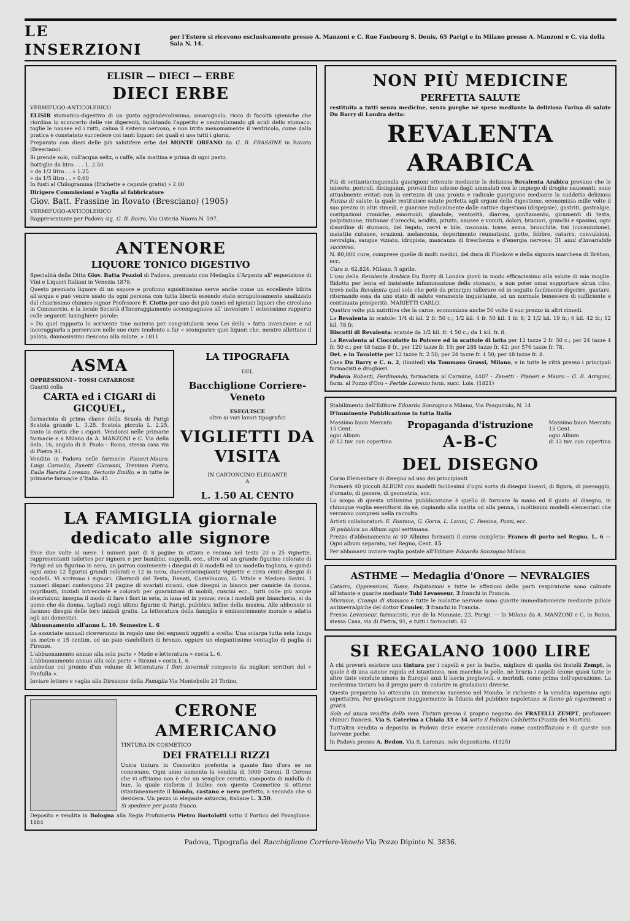LE INSERZIONI
per l'Estero si ricevono esclusivamente presso A. Manzoni e C. Rue Faubourg S. Denis, 65 Parigi e in Milano presso A. Manzoni e C. via della Sala N. 14.
ELISIR — DIECI — ERBE
DIECI ERBE
VERMIFUGO-ANTICOLERICO
ELISIR stomatico-digestivo di un gusto aggradevolissimo, amarognolo, ricco di facoltà igieniche che riordina lo sconcerto delle vie digerenti, facilitando l'appetito e neutralizzando gli acidi dello stomaco; toglie le nausee ed i rutti, calma il sistema nervoso, e non irrita menomamente il ventricolo, come dalla pratica è constatato succedere coi tanti liquori dei quali si usa tutti i giorni.
Preparato con dieci delle più salutifere erbe del MONTE ORFANO da G. B. FRASSINE in Rovato (Bresciano).
Si prende solo, coll'acqua seltz, o caffè, alla mattina e prima di ogni pasto.
Bottiglie da litro . . . L. 2.50
» da 1/2 litro . . » 1.25
» da 1/5 litro . . » 0.60
In fusti al Chilogramma (Etichette e capsule gratis) » 2.00
Dirigere Commissioni e Vaglia al fabbricatore
Giov. Batt. Frassine in Rovato (Bresciano) (1905)
VERMIFUGO-ANTICOLERICO
Rappresentante per Padova sig. G. B. Borro, Via Osteria Nuova N. 597.
ANTENORE
LIQUORE TONICO DIGESTIVO
Specialità della Ditta Giov. Batta Pezziol di Padova, premiato con Medaglia d'Argento all' esposizione di Vini e Liquori Italiani in Venezia 1878.
Questo premiato liquore di un sapore e profumo squisitissimo serve anche come un eccellente bibita all'acqua e può venire usato da ogni persona con tutta libertà essendo stato scrupolosamente analizzato dal chiarissimo chimico signor Professore F. Ciotto per uno dei più tonici ed igienici liquori che circolano in Commercio, e la locale Società d'Incoraggiamento accompagnava all' inventore l' estesissimo rapporto colle seguenti lusinghiere parole:
« Da quel rapporto lo scrivente trae materia per congratularsi seco Lei della « fatta invenzione e ad incoraggiarla a perservare nelle sue cure tendente a far « scomparire quei liquori che, mentre allettano il palato, dannosissimi riescono alla salute. » 1811
ASMA
OPPRESSIONI - TOSSI CATARROSE
Guariti colla
CARTA ed i CIGARI di GICQUEL,
farmacista di prima classe della Scuola di Parigi Scatola grande L. 3.25. Scatola piccola L. 2.25, tanto la carta che i cigari. Vendonsi nelle primarie farmacie e a Milano da A. MANZONI e C. Via della Sala, 16, angolo di S. Paolo – Roma, stessa casa via di Pietra 91.
Vendita in Padova nelle farmacie Pianeri-Mauro, Luigi Cornelio, Zanetti Giovanni, Trevisan Pietro, Dalla Baratta Lorenzo, Sertorio Emilio, e in tutte le primarie farmacie d'Italia. 45
LA TIPOGRAFIA
DEL
Bacchiglione Corriere-Veneto
ESEGUISCE
oltre ai vari lavori tipografici
VIGLIETTI DA VISITA
IN CARTONCINO ELEGANTE
A
L. 1.50 AL CENTO
LA FAMIGLIA giornale dedicato alle signore
Esce due volte al mese. I numeri pari di 8 pagine in ottavo e recano nel testo 20 o 25 vignette, rappresentanti toilettes per signora e per bambini, cappelli, ecc., oltre ad un grande figurino colorato di Parigi ed un figurino in nero, un patron contenente i disegni di 8 modelli ed un modello tagliato, e quindi ogni anno 12 figurini grandi colorati e 12 in nero, duecentocinquanta vignette e circa cento disegni di modelli. Vi scrivono i signori: Gherardi del Testa, Denati, Castelnuovo, G. Vitale e Medoro Savini. I numeri dispari contengono 24 pagine di svariati ricami, cioè disegni in bianco per camicie da donna, copribusti, iniziali intrecciate e colorati per guarnizioni di mobili, cuscini ecc., tutti colle più ampie descrizioni; insegna il modo di fare i fiori in seta, in lana ed in penne; reca i modelli per biancheria, sì da uomo che da donna, tagliati sugli ultimi figurini di Parigi, pubblica infine della musica. Alle abbonate si faranno disegni delle loro iniziali gratis. La letteratura della famiglia è eminentemente morale e adatta agli usi domestici.
Abbuonamento all'anno L. 10. Semestre L. 6
Le associate annuali riceveranno in regalo uno dei seguenti oggetti a scelta: Una sciarpa tutta seta lunga un metro e 15 centim. od un paio candellieri di bronzo, oppure un elegantissimo ventaglio di paglia di Firenze.
L'abbuonamento annuo alla sola parte « Mode e letteratura » costa L. 6.
L'abbuonamento annuo alla sola parte « Ricami » costa L. 6.
ambedue col premio d'un volume di letteratura I fiori invernali composto da migliori scrittori del « Fanfulla ».
Inviare lettere e vaglia alla Direzione della Famiglia Via Montebello 24 Torino.
CERONE AMERICANO
TINTURA IN COSMETICO
DEI FRATELLI RIZZI
Unica tintura in Cosmetico preferita a quante fino d'ora se ne conoscano. Ogni anno aumenta la vendita di 3000 Ceroni. Il Cerone che vi offriamo non è che un semplice cerotto, composto di midolla di bue, la quale rinforza il bulbo; con questo Cosmetico si ottiene istantaneamente il biondo, castano e nero perfetto, a seconda che si desidera. Un pezzo in elegante astuccio, italiane L. 3.50.
Si spedisce per posta franco.
Deposito e vendita in Bologna alla Regia Profumeria Pietro Bortolotti sotto il Portico del Pavaglione. 1884
NON PIÙ MEDICINE
PERFETTA SALUTE
restituita a tutti senza medicine, senza purghe nè spese mediante la deliziosa Farina di salute Du Barry di Londra detta:
REVALENTA ARABICA
Più di settantacinquemila guarigioni ottenute mediante la deliziosa Revalenta Arabica provano che le miserie, pericoli, disinganni, provati fino adesso dagli ammalati con lo impiego di droghe nauseanti, sono attualmente evitati con la certezza di una pronta e radicale guarigione mediante la suddetta deliziosa Farina di salute, la quale restituisce salute perfetta agli organi della digestione, economizza mille volte il suo prezzo in altri rimedi, e guarisce radicalmente dalle cattive digestioni (dispepsie), gastriti, gastralgie, costipazioni croniche, emorroidi, glandole, ventosità, diarrea, gonfiamento, giramenti di testa, palpitazione, tintinnar d'orecchi, acidità, pituita, nausee e vomiti, dolori, bruciori, granchi e spasimi, ogni disordine di stomaco, del fegato, nervi e bile, insonnia, tosse, asma, bronchite, tisi (consunzione), malattie cutanee, eruzioni, melanconia, deperimento reumatismi, gotte, febbre, catarro, convulsioni, nevralgia, sangue viziato, idropisia, mancanza di freschezza e d'energia nervosa; 31 anni d'invariabile successo.
N. 80,000 cure, comprese quelle di molti medici, del duca di Pluskow e della signora marchesa di Bréhan, ecc.
Cura n. 62,824. Milano, 5 aprile.
L'uso della Revalenta Arabica Du Barry di Londra giovò in modo efficacissimo alla salute di mia moglie. Ridotta per lenta ed insistente infiammazione dello stomaco, a non poter omai sopportare alcun cibo, trovò nella Revalenta quel solo che potè da principio tollerare ed in seguito facilmente digerire, gustare, ritornando essa da uno stato di salute veramente inquietante, ad un normale benessere di sufficiente e continuata prosperità. MARIETTI CARLO.
Quattro volte più nutritiva che la carne, economizza anche 50 volte il suo prezzo in altri rimedi.
La Revalenta in scatole: 1/4 di kil. 2 fr. 50 c.; 1/2 kil. 4 fr. 50 kil. 1 fr. 8; 2 1/2 kil. 19 fr.; 6 kil. 42 fr.; 12 kil. 78 fr.
Biscotti di Revalenta: scatole da 1/2 kil. fr. 4 50 c.; da 1 kil. fr. 8.
La Revalenta al Cioccolatte in Polvere ed in scattole di latta per 12 tazze 2 fr. 50 c.; per 24 tazze 4 fr. 50 c.; per 48 tazze 8 fr., per 120 tazze fr. 19; per 288 tazze fr. 42; per 576 tazze fr. 78.
Det. e in Tavolette per 12 tazze fr. 2 50; per 24 tazze fr. 4 50; per 48 tazze fr. 8.
Casa Du Barry e C. n. 2, (limited) via Tommaso Grossi, Milano, e in tutte le città presso i principali farmacisti e droghieri.
Padova Roberti, Ferdinando, farmacista al Carmine, 4407 - Zanetti - Pianeri e Mauro – G. B. Arrigoni, farm. al Pozzo d'Oro – Pertile Lorenzo farm. succ. Lois. (1821)
Stabilimento dell'Editore Edoardo Sonzogno a Milano, Via Pasquirolo, N. 14
D'imminente Pubblicazione in tutta Italia
Massimo buon Mercato
15 Cent.
ogni Album
di 12 tav. con copertina
Propaganda d'istruzione
A-B-C
Massimo buon Mercato
15 Cent.
ogni Album
di 12 tav. con copertina
DEL DISEGNO
Corso Elementare di disegno ad uso dei principianti
Formerà 40 piccoli ALBUM con modelli facilissimi d'ogni sorta di disegni lineari, di figura, di paesaggio, d'ornato, di genere, di geometria, ecc.
Lo scopo di questa utilissima pubblicazione è quello di formare la mano ed il gusto al disegno, in chiunque voglia esercitarsi da sè, copiando alla matita od alla penna, i moltissimi modelli elementari che verranno compresi nella raccolta.
Artisti collaboratori: E. Fontana, G. Gorra, L. Lavini, C. Pessina, Pozzi, ecc.
Si pubblica un Album ogni settimana.
Prezzo d'abbonamento ai 40 Albums formanti il corso completo: Franco di porto nel Regno, L. 6 — Ogni album separato, nel Regno, Cent. 15
Per abbonarsi inviare vaglia postale all'Editore Edoardo Sonzogno Milano.
ASTHME — Medaglia d'Onore — NEVRALGIES
Catarro, Oppressioni, Tosse, Palpitazioni e tutte le affezioni delle parti respiratorie sono calmate all'istante e guarite mediante Tubi Levasseur, 3 franchi in Francia.
Micranie, Crampi di stomaco e tutte le malattie nervose sono guarite immediatamente mediante pillole antinevralgiche del dottor Cronier, 3 franchi in Francia.
Presso Levasseur, farmacista, rue de la Monnaie, 23, Parigi. — In Milano da A. MANZONI e C. in Roma, stessa Casa, via di Pietra, 91, e tutti i farmacisti. 42
SI REGALANO 1000 LIRE
A chi proverà esistere una tintura per i capelli e per la barba, migliore di quella dei fratelli Zempt, la quale è di una azione rapida ed istantanea, non macchia la pelle, nè brucia i capelli (come quasi tutte le altre tinte vendute sinora in Europa) anzi li lascia pieghevoli, e morbidi, come prima dell'operazione. La medesima tintura ha il pregio pure di colorire in gradazioni diverse.
Questo preparato ha ottenuto un immenso successo nel Mondo; le richieste e la vendita superano ogni aspettativa. Per guadagnare maggiormente la fiducia del pubblico napoletano si fanno gli esperimenti a gratis.
Sola ed unica vendita della vera Tintura presso il proprio negozio dei FRATELLI ZEMPT, profumieri chimici francesi, Via S. Caterina a Chiaia 33 e 34 sotto il Palazzo Calabritto (Piazza dei Martiri).
Tutt'altra vendita o deposito in Padova deve essere considerato come contraffazioni e di queste non havvene poche.
In Padova presso A. Bedon, Via S. Lorenzo, solo depositario. (1925)
Padova, Tipografia del Bacchiglione Corriere-Veneto Via Pozzo Dipinto N. 3836.